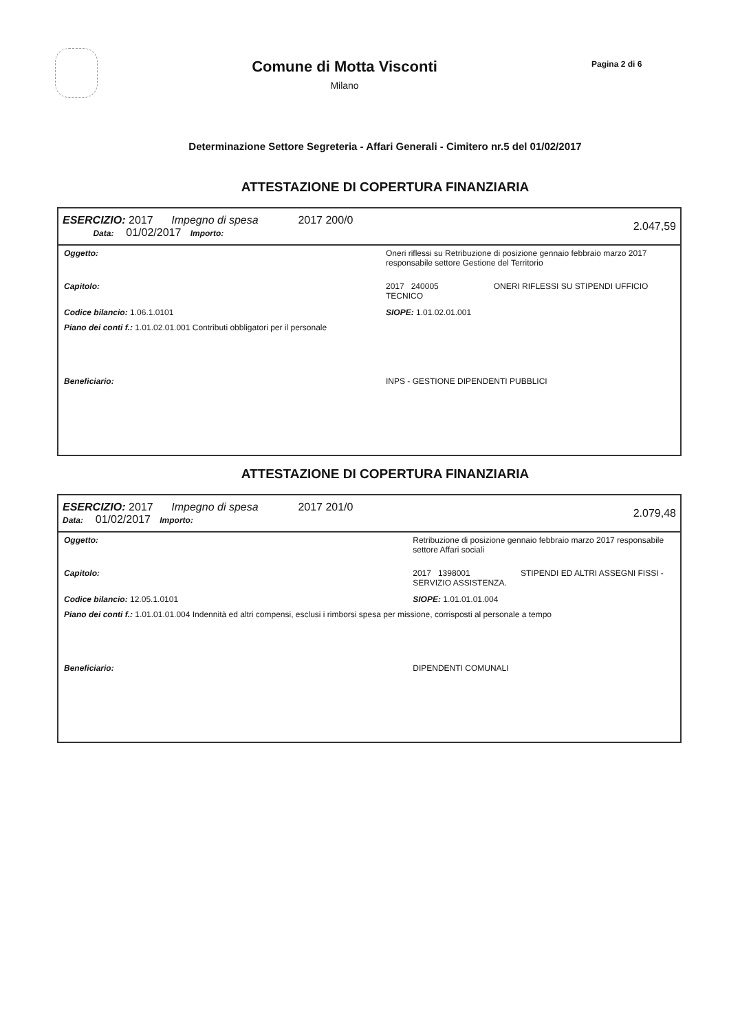Comune di Motta Visconti
Milano
Pagina 2 di 6
Determinazione Settore Segreteria - Affari Generali - Cimitero nr.5 del 01/02/2017
ATTESTAZIONE DI COPERTURA FINANZIARIA
| ESERCIZIO: 2017 Impegno di spesa 2017 200/0 Data: 01/02/2017 Importo: | | | 2.047,59 |
| Oggetto: | Oneri riflessi su Retribuzione di posizione gennaio febbraio marzo 2017 responsabile settore Gestione del Territorio | | |
| Capitolo: | 2017 240005 ONERI RIFLESSI SU STIPENDI UFFICIO TECNICO | | |
| Codice bilancio: 1.06.1.0101 | | SIOPE: 1.01.02.01.001 | |
| Piano dei conti f.: 1.01.02.01.001 Contributi obbligatori per il personale | | | |
| Beneficiario: | INPS - GESTIONE DIPENDENTI PUBBLICI | | |
ATTESTAZIONE DI COPERTURA FINANZIARIA
| ESERCIZIO: 2017 Impegno di spesa 2017 201/0 Data: 01/02/2017 Importo: | | | 2.079,48 |
| Oggetto: | Retribuzione di posizione gennaio febbraio marzo 2017 responsabile settore Affari sociali | | |
| Capitolo: | 2017 1398001 STIPENDI ED ALTRI ASSEGNI FISSI - SERVIZIO ASSISTENZA. | | |
| Codice bilancio: 12.05.1.0101 | | SIOPE: 1.01.01.01.004 | |
| Piano dei conti f.: 1.01.01.01.004 Indennità ed altri compensi, esclusi i rimborsi spesa per missione, corrisposti al personale a tempo | | | |
| Beneficiario: | DIPENDENTI COMUNALI | | |